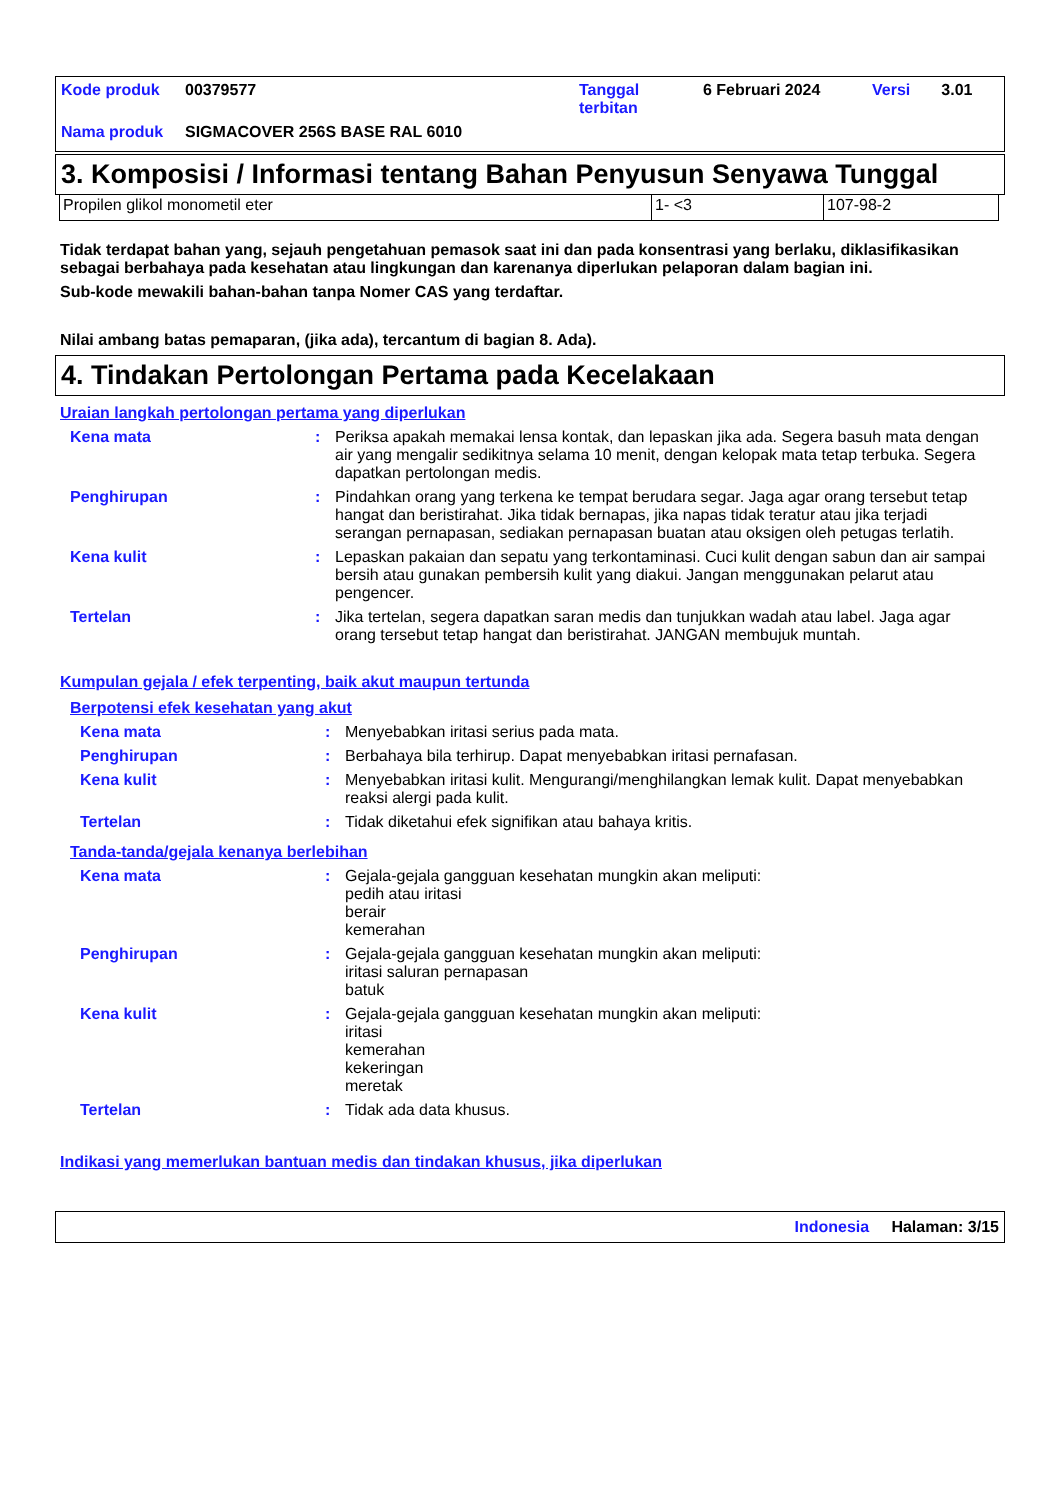| Kode produk | 00379577 | Tanggal terbitan | 6 Februari 2024 | Versi | 3.01 |
| Nama produk | SIGMACOVER 256S BASE RAL 6010 | | | | |
3. Komposisi / Informasi tentang Bahan Penyusun Senyawa Tunggal
| Propilen glikol monometil eter | 1- <3 | 107-98-2 |
Tidak terdapat bahan yang, sejauh pengetahuan pemasok saat ini dan pada konsentrasi yang berlaku, diklasifikasikan sebagai berbahaya pada kesehatan atau lingkungan dan karenanya diperlukan pelaporan dalam bagian ini.
Sub-kode mewakili bahan-bahan tanpa Nomer CAS yang terdaftar.
Nilai ambang batas pemaparan, (jika ada), tercantum di bagian 8. Ada).
4. Tindakan Pertolongan Pertama pada Kecelakaan
Uraian langkah pertolongan pertama yang diperlukan
| Kena mata | : | Periksa apakah memakai lensa kontak, dan lepaskan jika ada. Segera basuh mata dengan air yang mengalir sedikitnya selama 10 menit, dengan kelopak mata tetap terbuka. Segera dapatkan pertolongan medis. |
| Penghirupan | : | Pindahkan orang yang terkena ke tempat berudara segar. Jaga agar orang tersebut tetap hangat dan beristirahat. Jika tidak bernapas, jika napas tidak teratur atau jika terjadi serangan pernapasan, sediakan pernapasan buatan atau oksigen oleh petugas terlatih. |
| Kena kulit | : | Lepaskan pakaian dan sepatu yang terkontaminasi. Cuci kulit dengan sabun dan air sampai bersih atau gunakan pembersih kulit yang diakui. Jangan menggunakan pelarut atau pengencer. |
| Tertelan | : | Jika tertelan, segera dapatkan saran medis dan tunjukkan wadah atau label. Jaga agar orang tersebut tetap hangat dan beristirahat. JANGAN membujuk muntah. |
Kumpulan gejala / efek terpenting, baik akut maupun tertunda
Berpotensi efek kesehatan yang akut
| Kena mata | : | Menyebabkan iritasi serius pada mata. |
| Penghirupan | : | Berbahaya bila terhirup. Dapat menyebabkan iritasi pernafasan. |
| Kena kulit | : | Menyebabkan iritasi kulit. Mengurangi/menghilangkan lemak kulit. Dapat menyebabkan reaksi alergi pada kulit. |
| Tertelan | : | Tidak diketahui efek signifikan atau bahaya kritis. |
Tanda-tanda/gejala kenanya berlebihan
| Kena mata | : | Gejala-gejala gangguan kesehatan mungkin akan meliputi: pedih atau iritasi berair kemerahan |
| Penghirupan | : | Gejala-gejala gangguan kesehatan mungkin akan meliputi: iritasi saluran pernapasan batuk |
| Kena kulit | : | Gejala-gejala gangguan kesehatan mungkin akan meliputi: iritasi kemerahan kekeringan meretak |
| Tertelan | : | Tidak ada data khusus. |
Indikasi yang memerlukan bantuan medis dan tindakan khusus, jika diperlukan
Indonesia Halaman: 3/15